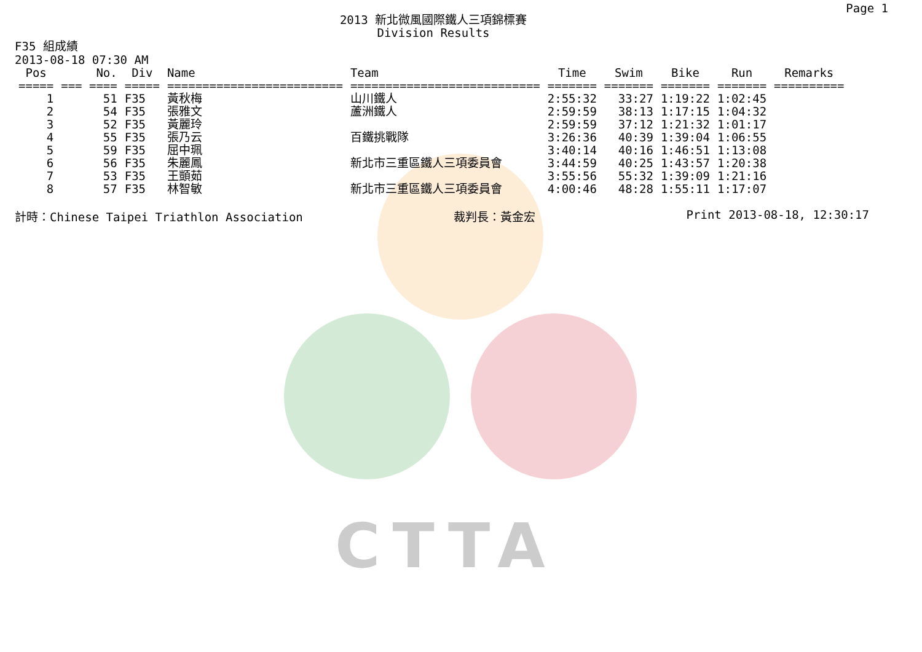CTTA
Page 1
2013 新北微風國際鐵人三項錦標賽
Division Results
F35 組成績
2013-08-18 07:30 AM
| Pos | No. | Div | Name | Team | Time | Swim | Bike | Run | Remarks |
| --- | --- | --- | --- | --- | --- | --- | --- | --- | --- |
| ===== | === ==== | ===== | ========================= | =========================== | ======= | ======= | ======= | ======= | ========== |
| 1 | 51 | F35 | 黃秋梅 | 山川鐵人 | 2:55:32 | 33:27 | 1:19:22 | 1:02:45 | |
| 2 | 54 | F35 | 張雅文 | 蘆洲鐵人 | 2:59:59 | 38:13 | 1:17:15 | 1:04:32 | |
| 3 | 52 | F35 | 黃麗玲 | | 2:59:59 | 37:12 | 1:21:32 | 1:01:17 | |
| 4 | 55 | F35 | 張乃云 | 百鐵挑戰隊 | 3:26:36 | 40:39 | 1:39:04 | 1:06:55 | |
| 5 | 59 | F35 | 屈中珮 | | 3:40:14 | 40:16 | 1:46:51 | 1:13:08 | |
| 6 | 56 | F35 | 朱麗鳳 | 新北市三重區鐵人三項委員會 | 3:44:59 | 40:25 | 1:43:57 | 1:20:38 | |
| 7 | 53 | F35 | 王顗茹 | | 3:55:56 | 55:32 | 1:39:09 | 1:21:16 | |
| 8 | 57 | F35 | 林智敏 | 新北市三重區鐵人三項委員會 | 4:00:46 | 48:28 | 1:55:11 | 1:17:07 | |
計時：Chinese Taipei Triathlon Association 裁判長：黃金宏 Print 2013-08-18, 12:30:17